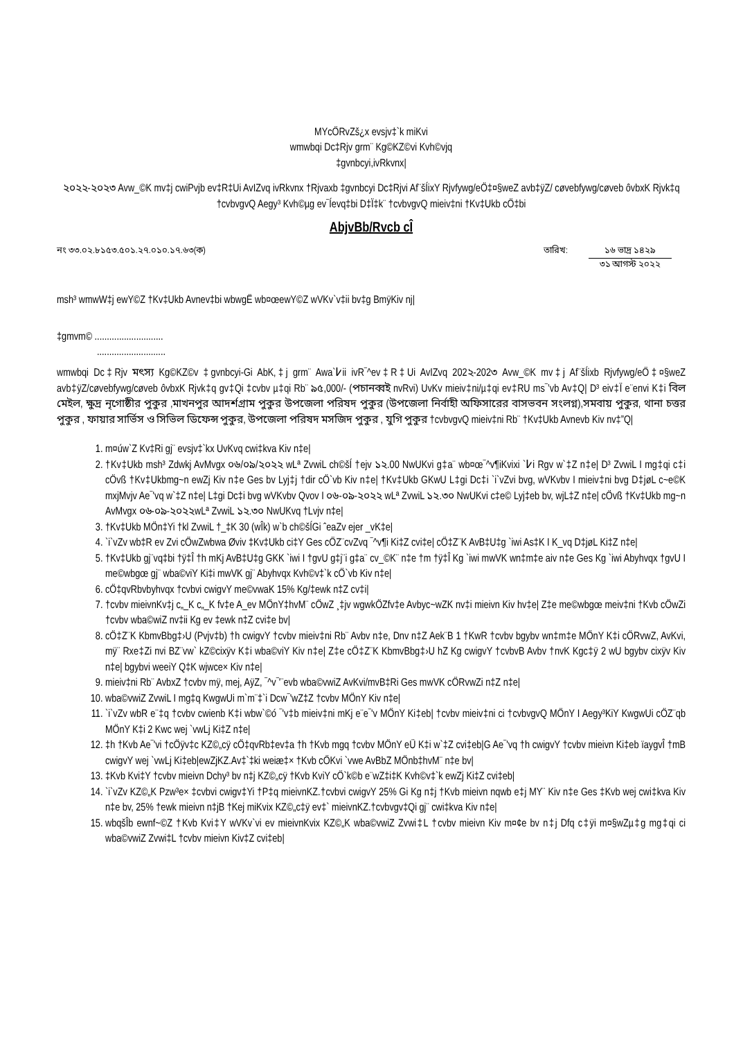MYcÖRvZš¿x evsjv‡`k miKvi
wmwbqi Dc‡Rjv grm¨ Kg©KZ©vi Kvh©vjq
‡gvnbcyi,ivRkvnx|
২০২২-২০২৩ Avw_©K mv‡j cwiPvjb ev‡R‡Ui AvIZvq ivRkvnx †Rjvaxb ‡gvnbcyi Dc‡Rjvi Af¨šÍixY Rjvfywg/eÖ‡¤§weZ avb‡ÿZ/ cøvebfywg/cøveb ôvbxK Rjvk‡q †cvbvgvQ Aegy³ Kvh©µg ev¯Íevq‡bi D‡Ï‡k¨ †cvbvgvQ mieiv‡ni †Kv‡Ukb cÖ‡bi
AbjvBb/Rvcb cÎ
নং ৩৩.০২.৮১৫৩.৫০১.২৭.০১০.১৭.৬৩(ক) তারিখ: ১৬ ভাদ্র ১৪২৯
৩১ আগস্ট ২০২২
msh³ wmwW‡j ewY©Z †Kv‡Ukb Avnev‡bi wbwgË wb¤œewY©Z wVKv`v‡ii bv‡g BmÿKiv nj|
‡gmvm© ............................
............................
wmwbqi Dc‡Rjv মৎস্য Kg©KZ©v ‡gvnbcyi-Gi AbK‚‡j grm¨ Awa`߇ii ivR¯^ev‡R‡Ui AvIZvq 202২-202৩ Avw_©K mv‡j Af¨šÍixb Rjvfywg/eÖ‡¤§weZ avb‡ÿZ/cøvebfywg/cøveb ôvbxK Rjvk‡q gv‡Qi ‡cvbv µ‡qi Rb¨ ৯৫,000/- (পচানব্বই nvRvi) UvKv mieiv‡ni/µ‡qi ev‡RU ms¯’vb Av‡Q| D³ eiv‡Ï e¨envi K‡i বিল মেইল, ক্ষুদ্র নৃগোষ্ঠীর পুকুর ,মাখনপুর আদর্শগ্রাম পুকুর উপজেলা পরিষদ পুকুর (উপজেলা নির্বাহী অফিসারের বাসভবন সংলগ্ন),সমবায় পুকুর, থানা চত্তর পুকুর , ফায়ার সার্ভিস ও সিভিল ডিফেন্স পুকুর, উপজেলা পরিষদ মসজিদ পুকুর , যুগি পুকুর †cvbvgvQ mieiv‡ni Rb¨ †Kv‡Ukb Avnevb Kiv nv‡”Q|
1. m¤úw`Z Kv‡Ri gj¨ evsjv‡`kx UvKvq cwi‡kva Kiv n‡e|
2. †Kv‡Ukb msh³ Zdwkj AvMvgx ০৬/০৯/২০২২ wLª ZvwiL ch©šÍ †ejv ১২.00 NwUKvi g‡a¨ wb¤œ¯^v¶iKvixi `߇i Rgv w`‡Z n‡e| D³ ZvwiL I mg‡qi c‡i cÖvß †Kv‡Ukbmg~n ewZj Kiv n‡e Ges bv Lyj‡j †dir cÖ`vb Kiv n‡e| †Kv‡Ukb GKwU L‡gi Dc‡i `i`vZvi bvg, wVKvbv I mieiv‡ni bvg D‡jøL c~e©K mxjMvjv Ae¯'vq w`‡Z n‡e| L‡gi Dc‡i bvg wVKvbv Qvov I ০৬-০৯-২০২২ wLª ZvwiL ১২.৩০ NwUKvi c‡e© Lyj‡eb bv, wjL‡Z n‡e| cÖvß †Kv‡Ukb mg~n AvMvgx ০৬-০৯-২০২২wLª ZvwiL ১২.৩০ NwUKvq †Lvjv n‡e|
3. †Kv‡Ukb MÖn‡Yi †kl ZvwiL †_‡K 30 (wÎk) w`b ch©šÍGi ˆeaZv ejer _vK‡e|
4. `i`vZv wb‡R ev Zvi cÖwZwbwa Øviv ‡Kv‡Ukb ci‡Y Ges cÖZ¨cvZvq ¯^v¶i Ki‡Z cvi‡e| cÖ‡Z¨K AvB‡U‡g `iwi As‡K I K_vq D‡jøL Ki‡Z n‡e|
5. †Kv‡Ukb gj¨vq‡bi †ÿ‡Î †h mKj AvB‡U‡g GKK `iwi I †gvU g‡j¨i g‡a¨ cv_©K¨ n‡e †m †ÿ‡Î Kg `iwi mwVK wn‡m‡e aiv n‡e Ges Kg `iwi Abyhvqx †gvU I me©wbgœ gj¨ wba©viY Ki‡i mwVK gj¨ Abyhvqx Kvh©v‡`k cÖ`vb Kiv n‡e|
6. cÖ‡qvRbvbyhvqx †cvbvi cwigvY me©vwaK 15% Kg/‡ewk n‡Z cv‡i|
7. †cvbv mieivnKv‡j c„_K c„_K fv‡e A_ev MÖnY‡hvM¨ cÖwZ ¸‡jv wgwkÖZfv‡e Avbyc~wZK nv‡i mieivn Kiv hv‡e| Z‡e me©wbgœ meiv‡ni †Kvb cÖwZi †cvbv wba©wiZ nv‡ii Kg ev ‡ewk n‡Z cvi‡e bv|
8. cÖ‡Z¨K KbmvBbg‡›U (Pvjv‡b) †h cwigvY †cvbv mieiv‡ni Rb¨ Avbv n‡e, Dnv n‡Z Aek¨B 1 †KwR †cvbv bgybv wn‡m‡e MÖnY K‡i cÖRvwZ, AvKvi, mÿ¨ Rxe‡Zi nvi BZ¨vw` kZ©cixÿv K‡i wba©viY Kiv n‡e| Z‡e cÖ‡Z¨K KbmvBbg‡›U hZ Kg cwigvY †cvbvB Avbv †nvK Kgc‡ÿ 2 wU bgybv cixÿv Kiv n‡e| bgybvi weeiY Q‡K wjwce× Kiv n‡e|
9. mieiv‡ni Rb¨ AvbxZ †cvbv mÿ, mej, AÿZ, ¯^v¯'¨evb wba©vwiZ AvKvi/mvB‡Ri Ges mwVK cÖRvwZi n‡Z n‡e|
10. wba©vwiZ ZvwiL I mg‡q KwgwUi m`m¨‡`i Dcw¯'wZ‡Z †cvbv MÖnY Kiv n‡e|
11. `i`vZv wbR e¨‡q †cvbv cwienb K‡i wbw`©ó ¯'v‡b mieiv‡ni mKj e¨e¯'v MÖnY Ki‡eb| †cvbv mieiv‡ni ci †cvbvgvQ MÖnY I Aegy³KiY KwgwUi cÖZ¨qb MÖnY K‡i 2 Kwc wej `vwLj Ki‡Z n‡e|
12. ‡h †Kvb Ae¯'vi †cÖÿv‡c KZ©„cÿ cÖ‡qvRb‡ev‡a †h †Kvb mgq †cvbv MÖnY eÜ K‡i w`‡Z cvi‡eb|G Ae¯'vq †h cwigvY †cvbv mieivn Ki‡eb ïaygvÎ †mB cwigvY wej `vwLj Ki‡eb|ewZjKZ.Av‡`‡ki weiæ‡× †Kvb cÖKvi `vwe AvBbZ MÖnb‡hvM¨ n‡e bv|
13. ‡Kvb Kvi‡Y †cvbv mieivn Dchy³ bv n‡j KZ©„cÿ †Kvb KviY cÖ`k©b e¨wZ‡i‡K Kvh©v‡`k ewZj Ki‡Z cvi‡eb|
14. `i`vZv KZ©„K Pzw³e× ‡cvbvi cwigv‡Yi †P‡q mieivnKZ.†cvbvi cwigvY 25% Gi Kg n‡j †Kvb mieivn nqwb e‡j MY¨ Kiv n‡e Ges ‡Kvb wej cwi‡kva Kiv n‡e bv, 25% †ewk mieivn n‡jB †Kej miKvix KZ©„c‡ÿ ev‡` mieivnKZ.†cvbvgv‡Qi gj¨ cwi‡kva Kiv n‡e|
15. wbqšÎb ewnf~©Z †Kvb Kvi‡Y wVKv`vi ev mieivnKvix KZ©„K wba©vwiZ Zvwi‡L †cvbv mieivn Kiv m¤¢e bv n‡j Dfq c‡ÿi m¤§wZµ‡g mg‡qi ci wba©vwiZ Zvwi‡L †cvbv mieivn Kiv‡Z cvi‡eb|